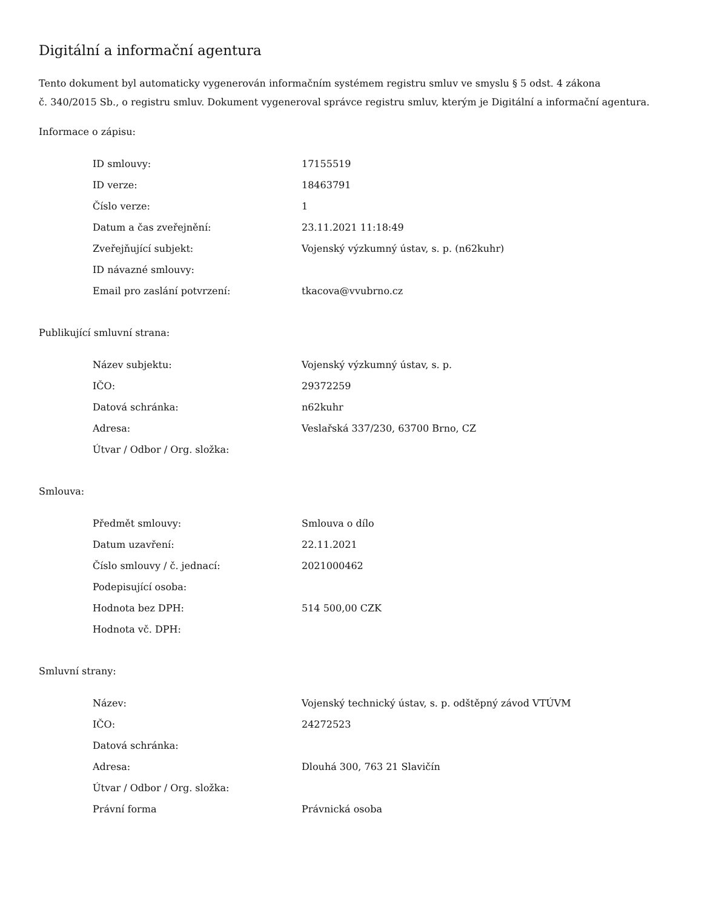Digitální a informační agentura
Tento dokument byl automaticky vygenerován informačním systémem registru smluv ve smyslu § 5 odst. 4 zákona
č. 340/2015 Sb., o registru smluv. Dokument vygeneroval správce registru smluv, kterým je Digitální a informační agentura.
Informace o zápisu:
| ID smlouvy: | 17155519 |
| ID verze: | 18463791 |
| Číslo verze: | 1 |
| Datum a čas zveřejnění: | 23.11.2021 11:18:49 |
| Zveřejňující subjekt: | Vojenský výzkumný ústav, s. p. (n62kuhr) |
| ID návazné smlouvy: | |
| Email pro zaslání potvrzení: | tkacova@vvubrno.cz |
Publikující smluvní strana:
| Název subjektu: | Vojenský výzkumný ústav, s. p. |
| IČO: | 29372259 |
| Datová schránka: | n62kuhr |
| Adresa: | Veslařská 337/230, 63700 Brno, CZ |
| Útvar / Odbor / Org. složka: | |
Smlouva:
| Předmět smlouvy: | Smlouva o dílo |
| Datum uzavření: | 22.11.2021 |
| Číslo smlouvy / č. jednací: | 2021000462 |
| Podepisující osoba: | |
| Hodnota bez DPH: | 514 500,00 CZK |
| Hodnota vč. DPH: | |
Smluvní strany:
| Název: | Vojenský technický ústav, s. p. odštěpný závod VTÚVM |
| IČO: | 24272523 |
| Datová schránka: | |
| Adresa: | Dlouhá 300, 763 21 Slavičín |
| Útvar / Odbor / Org. složka: | |
| Právní forma | Právnická osoba |